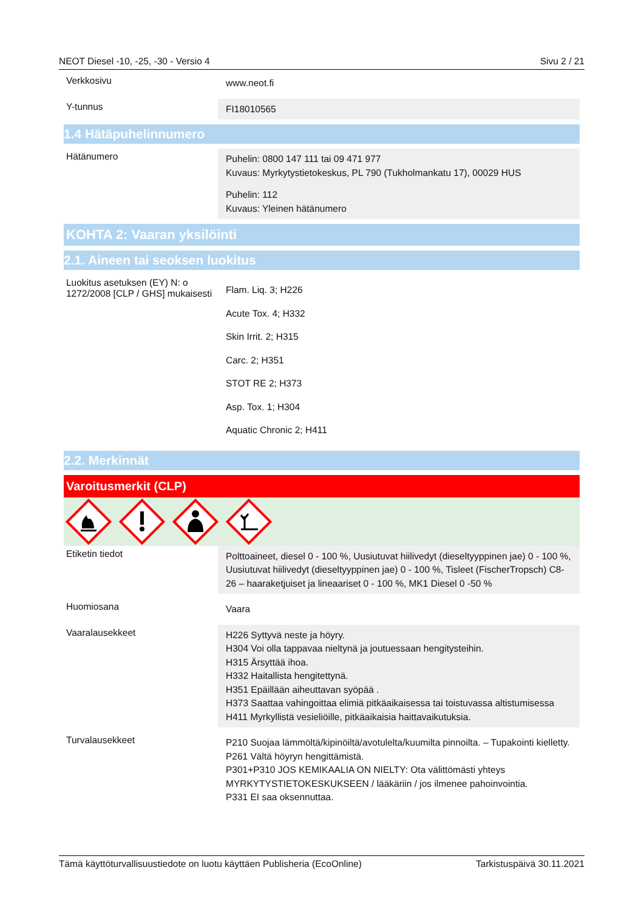NEOT Diesel -10, -25, -30 - Versio 4 Sivu 2 / 21
Verkkosivu
www.neot.fi
Y-tunnus
FI18010565
1.4 Hätäpuhelinnumero
Hätänumero
Puhelin: 0800 147 111 tai 09 471 977
Kuvaus: Myrkytystietokeskus, PL 790 (Tukholmankatu 17), 00029 HUS
Puhelin: 112
Kuvaus: Yleinen hätänumero
KOHTA 2: Vaaran yksilöinti
2.1. Aineen tai seoksen luokitus
Luokitus asetuksen (EY) N: o 1272/2008 [CLP / GHS] mukaisesti
Flam. Liq. 3; H226
Acute Tox. 4; H332
Skin Irrit. 2; H315
Carc. 2; H351
STOT RE 2; H373
Asp. Tox. 1; H304
Aquatic Chronic 2; H411
2.2. Merkinnät
Varoitusmerkit (CLP)
Etiketin tiedot
Polttoaineet, diesel 0 - 100 %, Uusiutuvat hiilivedyt (dieseltyyppinen jae) 0 - 100 %, Uusiutuvat hiilivedyt (dieseltyyppinen jae) 0 - 100 %, Tisleet (FischerTropsch) C8-26 – haaraketjuiset ja lineaariset 0 - 100 %, MK1 Diesel 0 -50 %
Huomiosana
Vaara
Vaaralausekkeet
H226 Syttyvä neste ja höyry.
H304 Voi olla tappavaa nieltynä ja joutuessaan hengitysteihin.
H315 Ärsyttää ihoa.
H332 Haitallista hengitettynä.
H351 Epäillään aiheuttavan syöpää .
H373 Saattaa vahingoittaa elimiä pitkäaikaisessa tai toistuvassa altistumisessa
H411 Myrkyllistä vesieliöille, pitkäaikaisia haittavaikutuksia.
Turvalausekkeet
P210 Suojaa lämmöltä/kipinöiltä/avotulelta/kuumilta pinnoilta. – Tupakointi kielletty.
P261 Vältä höyryn hengittämistä.
P301+P310 JOS KEMIKAALIA ON NIELTY: Ota välittömästi yhteys MYRKYTYSTIETOKESKUKSEEN / lääkäriin / jos ilmenee pahoinvointia.
P331 EI saa oksennuttaa.
Tämä käyttöturvallisuustiedote on luotu käyttäen Publisheria (EcoOnline) Tarkistuspäivä 30.11.2021